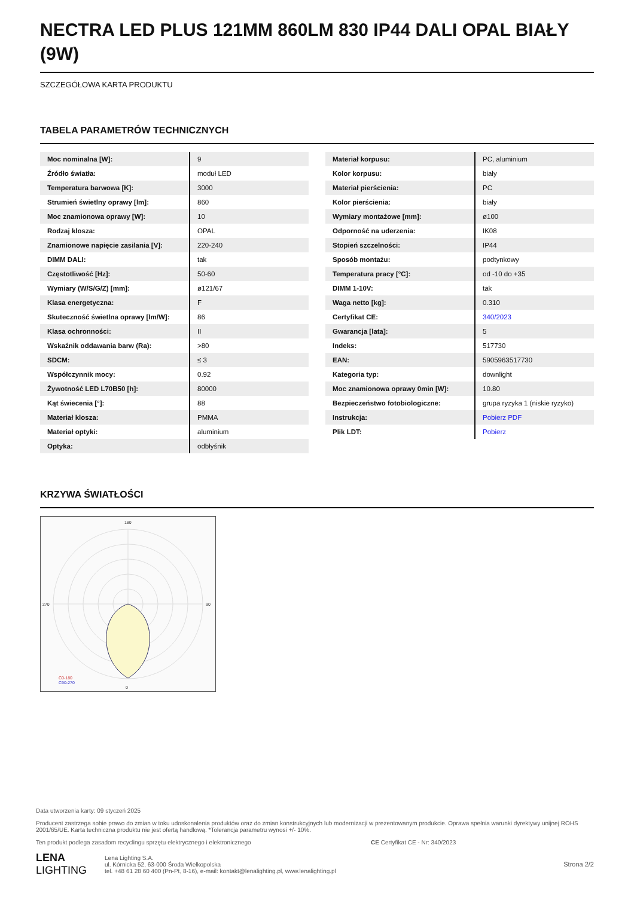NECTRA LED PLUS 121MM 860LM 830 IP44 DALI OPAL BIAŁY (9W)
SZCZEGÓŁOWA KARTA PRODUKTU
TABELA PARAMETRÓW TECHNICZNYCH
| Moc nominalna [W]: | 9 |
| Źródło światła: | moduł LED |
| Temperatura barwowa [K]: | 3000 |
| Strumień świetlny oprawy [lm]: | 860 |
| Moc znamionowa oprawy [W]: | 10 |
| Rodzaj klosza: | OPAL |
| Znamionowe napięcie zasilania [V]: | 220-240 |
| DIMM DALI: | tak |
| Częstotliwość [Hz]: | 50-60 |
| Wymiary (W/S/G/Z) [mm]: | ø121/67 |
| Klasa energetyczna: | F |
| Skuteczność świetlna oprawy [lm/W]: | 86 |
| Klasa ochronności: | II |
| Wskaźnik oddawania barw (Ra): | >80 |
| SDCM: | ≤ 3 |
| Współczynnik mocy: | 0.92 |
| Żywotność LED L70B50 [h]: | 80000 |
| Kąt świecenia [°]: | 88 |
| Materiał klosza: | PMMA |
| Materiał optyki: | aluminium |
| Optyka: | odbłyśnik |
| Materiał korpusu: | PC, aluminium |
| Kolor korpusu: | biały |
| Materiał pierścienia: | PC |
| Kolor pierścienia: | biały |
| Wymiary montażowe [mm]: | ø100 |
| Odporność na uderzenia: | IK08 |
| Stopień szczelności: | IP44 |
| Sposób montażu: | podtynkowy |
| Temperatura pracy [°C]: | od -10 do +35 |
| DIMM 1-10V: | tak |
| Waga netto [kg]: | 0.310 |
| Certyfikat CE: | 340/2023 |
| Gwarancja [lata]: | 5 |
| Indeks: | 517730 |
| EAN: | 5905963517730 |
| Kategoria typ: | downlight |
| Moc znamionowa oprawy 0min [W]: | 10.80 |
| Bezpieczeństwo fotobiologiczne: | grupa ryzyka 1 (niskie ryzyko) |
| Instrukcja: | Pobierz PDF |
| Plik LDT: | Pobierz |
KRZYWA ŚWIATŁOŚCI
180
0
270
90
C0-180
C90-270
Data utworzenia karty: 09 styczeń 2025
Producent zastrzega sobie prawo do zmian w toku udoskonalenia produktów oraz do zmian konstrukcyjnych lub modernizacji w prezentowanym produkcie. Oprawa spełnia warunki dyrektywy unijnej ROHS 2001/65/UE. Karta techniczna produktu nie jest ofertą handlową. *Tolerancja parametru wynosi +/- 10%.
Ten produkt podlega zasadom recyclingu sprzętu elektrycznego i elektronicznego CE Certyfikat CE - Nr: 340/2023
LENA
LIGHTING
Lena Lighting S.A.
ul. Kórnicka 52, 63-000 Środa Wielkopolska
tel. +48 61 28 60 400 (Pn-Pt, 8-16), e-mail: kontakt@lenalighting.pl, www.lenalighting.pl
Strona 2/2